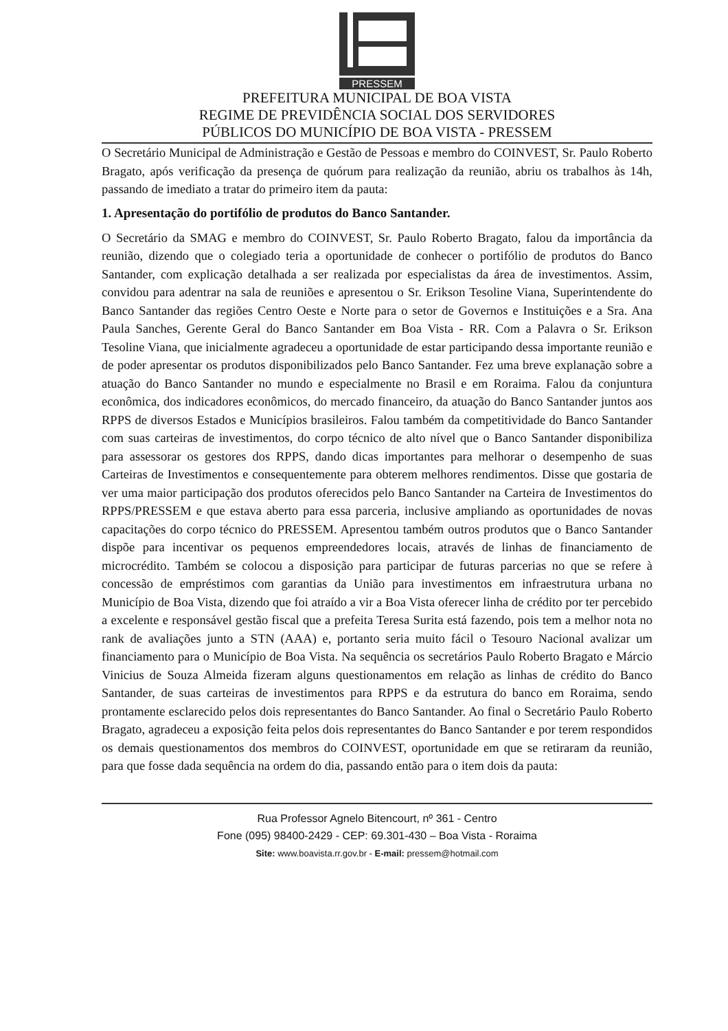PRESSEM
PREFEITURA MUNICIPAL DE BOA VISTA
REGIME DE PREVIDÊNCIA SOCIAL DOS SERVIDORES
PÚBLICOS DO MUNICÍPIO DE BOA VISTA - PRESSEM
O Secretário Municipal de Administração e Gestão de Pessoas e membro do COINVEST, Sr. Paulo Roberto Bragato, após verificação da presença de quórum para realização da reunião, abriu os trabalhos às 14h, passando de imediato a tratar do primeiro item da pauta:
1. Apresentação do portifólio de produtos do Banco Santander.
O Secretário da SMAG e membro do COINVEST, Sr. Paulo Roberto Bragato, falou da importância da reunião, dizendo que o colegiado teria a oportunidade de conhecer o portifólio de produtos do Banco Santander, com explicação detalhada a ser realizada por especialistas da área de investimentos. Assim, convidou para adentrar na sala de reuniões e apresentou o Sr. Erikson Tesoline Viana, Superintendente do Banco Santander das regiões Centro Oeste e Norte para o setor de Governos e Instituições e a Sra. Ana Paula Sanches, Gerente Geral do Banco Santander em Boa Vista - RR. Com a Palavra o Sr. Erikson Tesoline Viana, que inicialmente agradeceu a oportunidade de estar participando dessa importante reunião e de poder apresentar os produtos disponibilizados pelo Banco Santander. Fez uma breve explanação sobre a atuação do Banco Santander no mundo e especialmente no Brasil e em Roraima. Falou da conjuntura econômica, dos indicadores econômicos, do mercado financeiro, da atuação do Banco Santander juntos aos RPPS de diversos Estados e Municípios brasileiros. Falou também da competitividade do Banco Santander com suas carteiras de investimentos, do corpo técnico de alto nível que o Banco Santander disponibiliza para assessorar os gestores dos RPPS, dando dicas importantes para melhorar o desempenho de suas Carteiras de Investimentos e consequentemente para obterem melhores rendimentos. Disse que gostaria de ver uma maior participação dos produtos oferecidos pelo Banco Santander na Carteira de Investimentos do RPPS/PRESSEM e que estava aberto para essa parceria, inclusive ampliando as oportunidades de novas capacitações do corpo técnico do PRESSEM. Apresentou também outros produtos que o Banco Santander dispõe para incentivar os pequenos empreendedores locais, através de linhas de financiamento de microcrédito. Também se colocou a disposição para participar de futuras parcerias no que se refere à concessão de empréstimos com garantias da União para investimentos em infraestrutura urbana no Município de Boa Vista, dizendo que foi atraído a vir a Boa Vista oferecer linha de crédito por ter percebido a excelente e responsável gestão fiscal que a prefeita Teresa Surita está fazendo, pois tem a melhor nota no rank de avaliações junto a STN (AAA) e, portanto seria muito fácil o Tesouro Nacional avalizar um financiamento para o Município de Boa Vista. Na sequência os secretários Paulo Roberto Bragato e Márcio Vinicius de Souza Almeida fizeram alguns questionamentos em relação as linhas de crédito do Banco Santander, de suas carteiras de investimentos para RPPS e da estrutura do banco em Roraima, sendo prontamente esclarecido pelos dois representantes do Banco Santander. Ao final o Secretário Paulo Roberto Bragato, agradeceu a exposição feita pelos dois representantes do Banco Santander e por terem respondidos os demais questionamentos dos membros do COINVEST, oportunidade em que se retiraram da reunião, para que fosse dada sequência na ordem do dia, passando então para o item dois da pauta:
Rua Professor Agnelo Bitencourt, nº 361 - Centro
Fone (095) 98400-2429 - CEP: 69.301-430 – Boa Vista - Roraima
Site: www.boavista.rr.gov.br - E-mail: pressem@hotmail.com